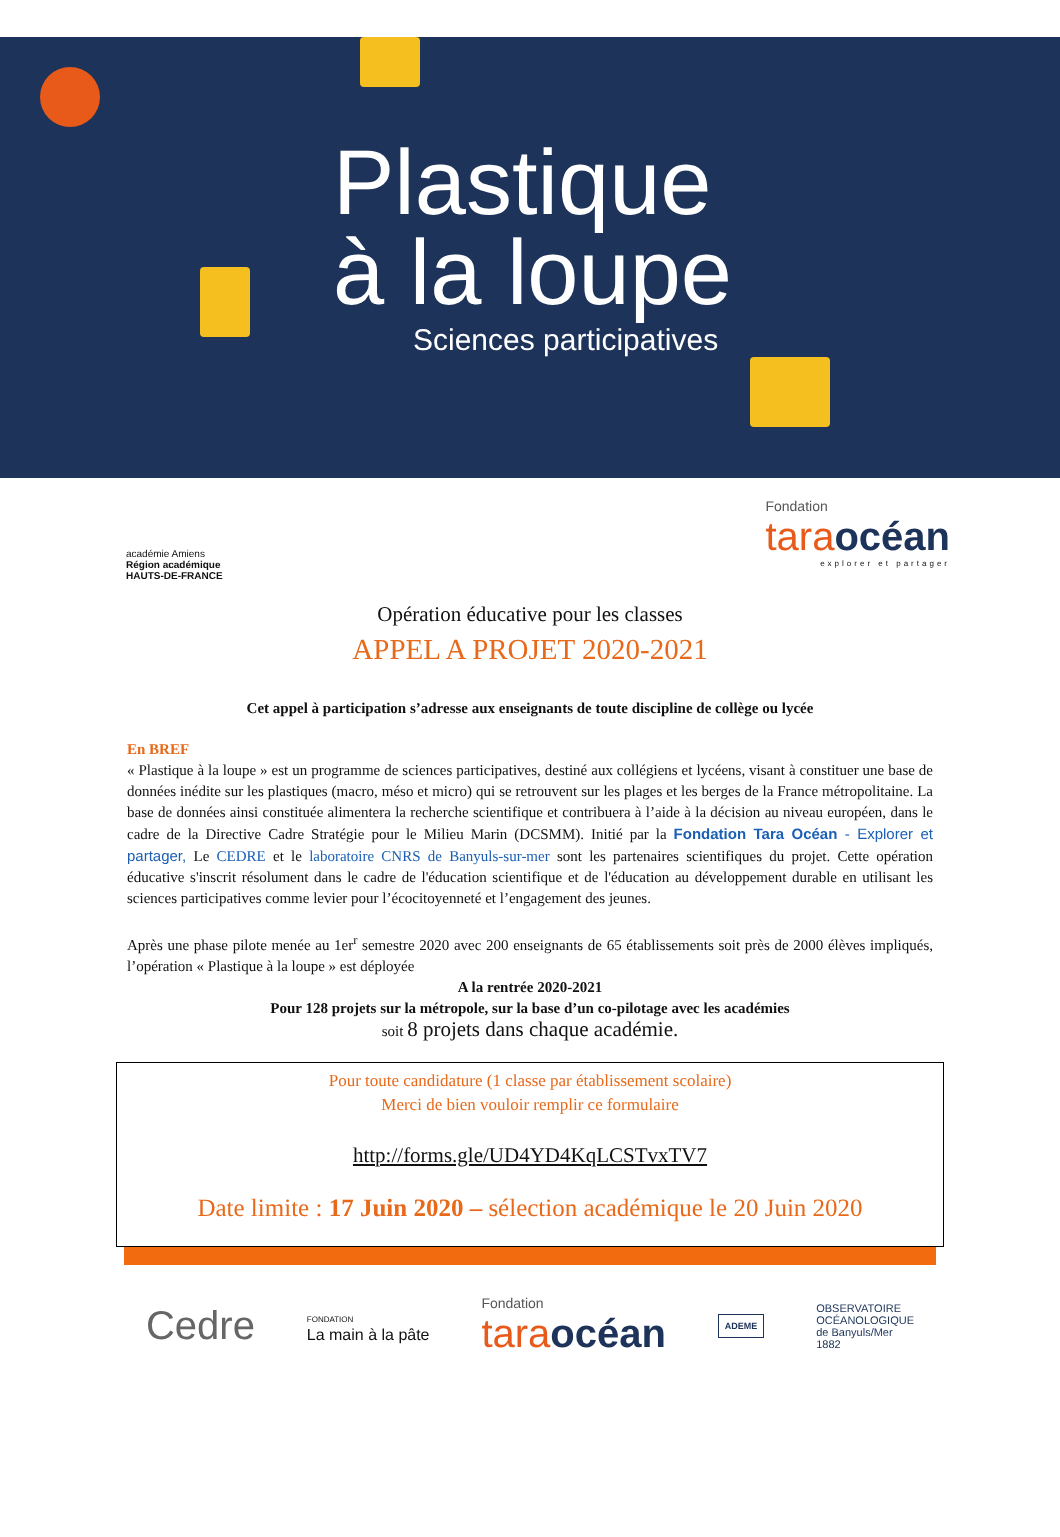Plastique
à la loupe
Sciences participatives
académie Amiens
Région académique
HAUTS-DE-FRANCE
Fondation
taraocéan
explorer et partager
Opération éducative pour les classes
APPEL A PROJET 2020-2021
Cet appel à participation s’adresse aux enseignants de toute discipline de collège ou lycée
En BREF
« Plastique à la loupe » est un programme de sciences participatives, destiné aux collégiens et lycéens, visant à constituer une base de données inédite sur les plastiques (macro, méso et micro) qui se retrouvent sur les plages et les berges de la France métropolitaine. La base de données ainsi constituée alimentera la recherche scientifique et contribuera à l’aide à la décision au niveau européen, dans le cadre de la Directive Cadre Stratégie pour le Milieu Marin (DCSMM). Initié par la Fondation Tara Océan - Explorer et partager, Le CEDRE et le laboratoire CNRS de Banyuls-sur-mer sont les partenaires scientifiques du projet. Cette opération éducative s'inscrit résolument dans le cadre de l'éducation scientifique et de l'éducation au développement durable en utilisant les sciences participatives comme levier pour l’écocitoyenneté et l’engagement des jeunes.
Après une phase pilote menée au 1er<sup>r</sup> semestre 2020 avec 200 enseignants de 65 établissements soit près de 2000 élèves impliqués, l’opération « Plastique à la loupe » est déployée
A la rentrée 2020-2021
Pour 128 projets sur la métropole, sur la base d’un co-pilotage avec les académies
soit 8 projets dans chaque académie.
Pour toute candidature (1 classe par établissement scolaire)
Merci de bien vouloir remplir ce formulaire
http://forms.gle/UD4YD4KqLCSTvxTV7
Date limite : 17 Juin 2020 – sélection académique le 20 Juin 2020
Cedre
FONDATION
La main à la pâte
Fondation
taraocéan
ADEME
OBSERVATOIRE
OCÉANOLOGIQUE
de Banyuls/Mer
1882